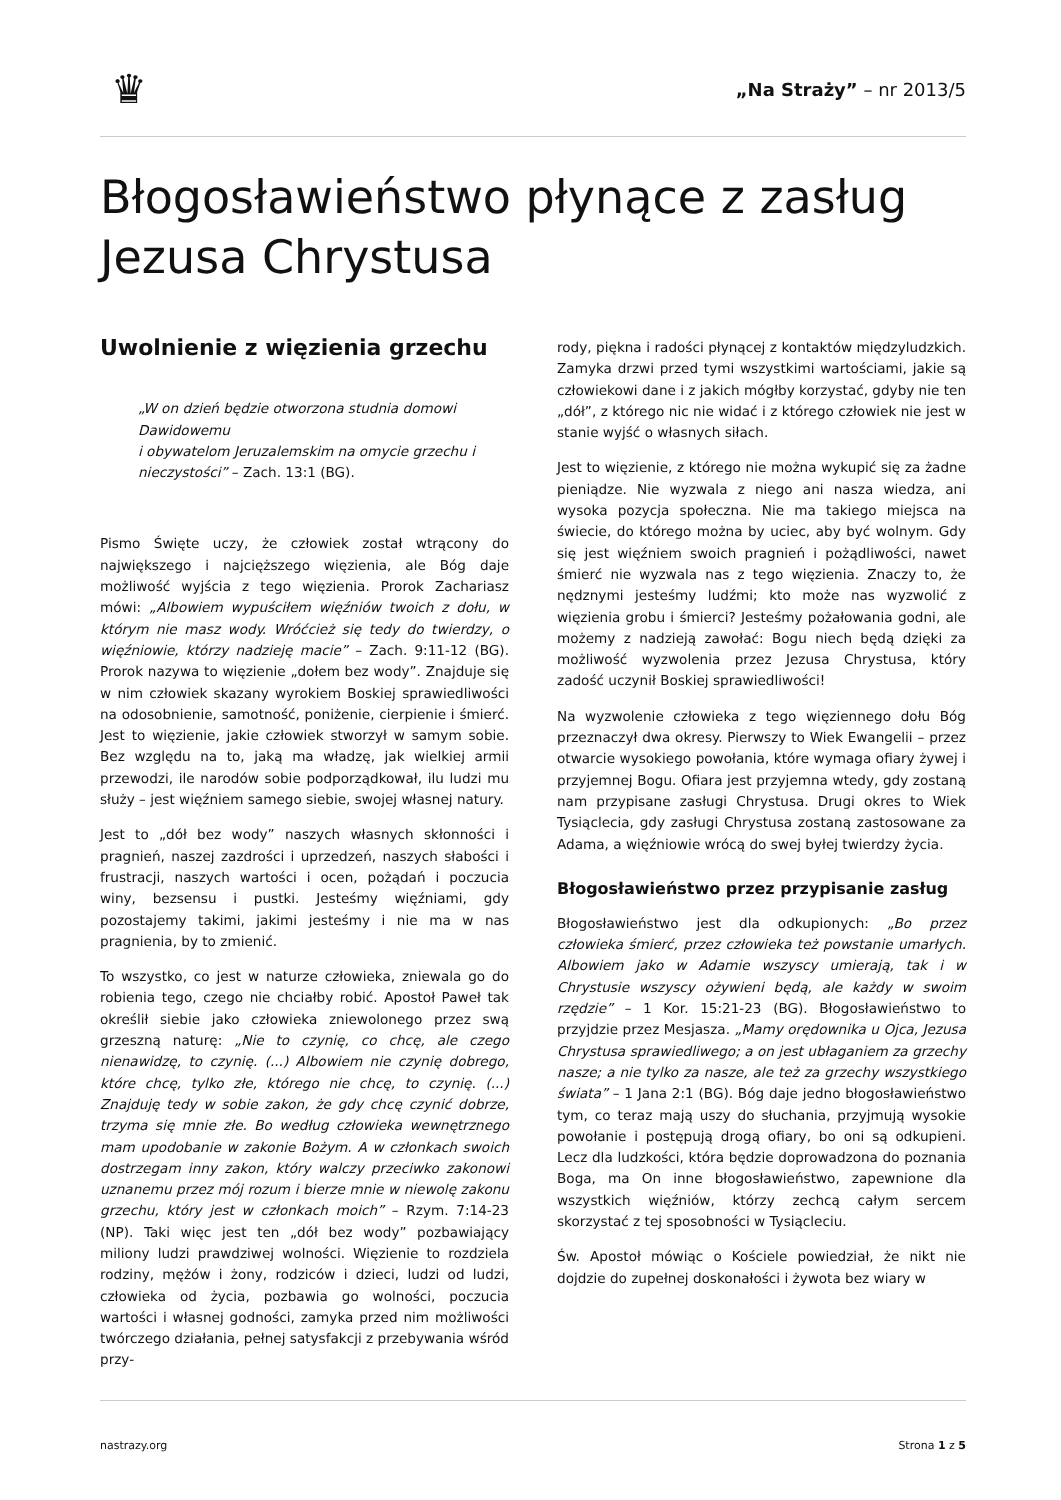♛
„Na Straży” – nr 2013/5
Błogosławieństwo płynące z zasług Jezusa Chrystusa
Uwolnienie z więzienia grzechu
„W on dzień będzie otworzona studnia domowi Dawidowemu
i obywatelom Jeruzalemskim na omycie grzechu i nieczystości” – Zach. 13:1 (BG).
Pismo Święte uczy, że człowiek został wtrącony do największego i najcięższego więzienia, ale Bóg daje możliwość wyjścia z tego więzienia. Prorok Zachariasz mówi: „Albowiem wypuściłem więźniów twoich z dołu, w którym nie masz wody. Wróćcież się tedy do twierdzy, o więźniowie, którzy nadzieję macie” – Zach. 9:11-12 (BG). Prorok nazywa to więzienie „dołem bez wody”. Znajduje się w nim człowiek skazany wyrokiem Boskiej sprawiedliwości na odosobnienie, samotność, poniżenie, cierpienie i śmierć. Jest to więzienie, jakie człowiek stworzył w samym sobie. Bez względu na to, jaką ma władzę, jak wielkiej armii przewodzi, ile narodów sobie podporządkował, ilu ludzi mu służy – jest więźniem samego siebie, swojej własnej natury.
Jest to „dół bez wody” naszych własnych skłonności i pragnień, naszej zazdrości i uprzedzeń, naszych słabości i frustracji, naszych wartości i ocen, pożądań i poczucia winy, bezsensu i pustki. Jesteśmy więźniami, gdy pozostajemy takimi, jakimi jesteśmy i nie ma w nas pragnienia, by to zmienić.
To wszystko, co jest w naturze człowieka, zniewala go do robienia tego, czego nie chciałby robić. Apostoł Paweł tak określił siebie jako człowieka zniewolonego przez swą grzeszną naturę: „Nie to czynię, co chcę, ale czego nienawidzę, to czynię. (...) Albowiem nie czynię dobrego, które chcę, tylko złe, którego nie chcę, to czynię. (...) Znajduję tedy w sobie zakon, że gdy chcę czynić dobrze, trzyma się mnie złe. Bo według człowieka wewnętrznego mam upodobanie w zakonie Bożym. A w członkach swoich dostrzegam inny zakon, który walczy przeciwko zakonowi uznanemu przez mój rozum i bierze mnie w niewolę zakonu grzechu, który jest w członkach moich” – Rzym. 7:14-23 (NP). Taki więc jest ten „dół bez wody” pozbawiający miliony ludzi prawdziwej wolności. Więzienie to rozdziela rodziny, mężów i żony, rodziców i dzieci, ludzi od ludzi, człowieka od życia, pozbawia go wolności, poczucia wartości i własnej godności, zamyka przed nim możliwości twórczego działania, pełnej satysfakcji z przebywania wśród przy-
rody, piękna i radości płynącej z kontaktów międzyludzkich. Zamyka drzwi przed tymi wszystkimi wartościami, jakie są człowiekowi dane i z jakich mógłby korzystać, gdyby nie ten „dół”, z którego nic nie widać i z którego człowiek nie jest w stanie wyjść o własnych siłach.
Jest to więzienie, z którego nie można wykupić się za żadne pieniądze. Nie wyzwala z niego ani nasza wiedza, ani wysoka pozycja społeczna. Nie ma takiego miejsca na świecie, do którego można by uciec, aby być wolnym. Gdy się jest więźniem swoich pragnień i pożądliwości, nawet śmierć nie wyzwala nas z tego więzienia. Znaczy to, że nędznymi jesteśmy ludźmi; kto może nas wyzwolić z więzienia grobu i śmierci? Jesteśmy pożałowania godni, ale możemy z nadzieją zawołać: Bogu niech będą dzięki za możliwość wyzwolenia przez Jezusa Chrystusa, który zadość uczynił Boskiej sprawiedliwości!
Na wyzwolenie człowieka z tego więziennego dołu Bóg przeznaczył dwa okresy. Pierwszy to Wiek Ewangelii – przez otwarcie wysokiego powołania, które wymaga ofiary żywej i przyjemnej Bogu. Ofiara jest przyjemna wtedy, gdy zostaną nam przypisane zasługi Chrystusa. Drugi okres to Wiek Tysiąclecia, gdy zasługi Chrystusa zostaną zastosowane za Adama, a więźniowie wrócą do swej byłej twierdzy życia.
Błogosławieństwo przez przypisanie zasług
Błogosławieństwo jest dla odkupionych: „Bo przez człowieka śmierć, przez człowieka też powstanie umarłych. Albowiem jako w Adamie wszyscy umierają, tak i w Chrystusie wszyscy ożywieni będą, ale każdy w swoim rzędzie” – 1 Kor. 15:21-23 (BG). Błogosławieństwo to przyjdzie przez Mesjasza. „Mamy orędownika u Ojca, Jezusa Chrystusa sprawiedliwego; a on jest ubłaganiem za grzechy nasze; a nie tylko za nasze, ale też za grzechy wszystkiego świata” – 1 Jana 2:1 (BG). Bóg daje jedno błogosławieństwo tym, co teraz mają uszy do słuchania, przyjmują wysokie powołanie i postępują drogą ofiary, bo oni są odkupieni. Lecz dla ludzkości, która będzie doprowadzona do poznania Boga, ma On inne błogosławieństwo, zapewnione dla wszystkich więźniów, którzy zechcą całym sercem skorzystać z tej sposobności w Tysiącleciu.
Św. Apostoł mówiąc o Kościele powiedział, że nikt nie dojdzie do zupełnej doskonałości i żywota bez wiary w
nastrazy.org Strona 1 z 5